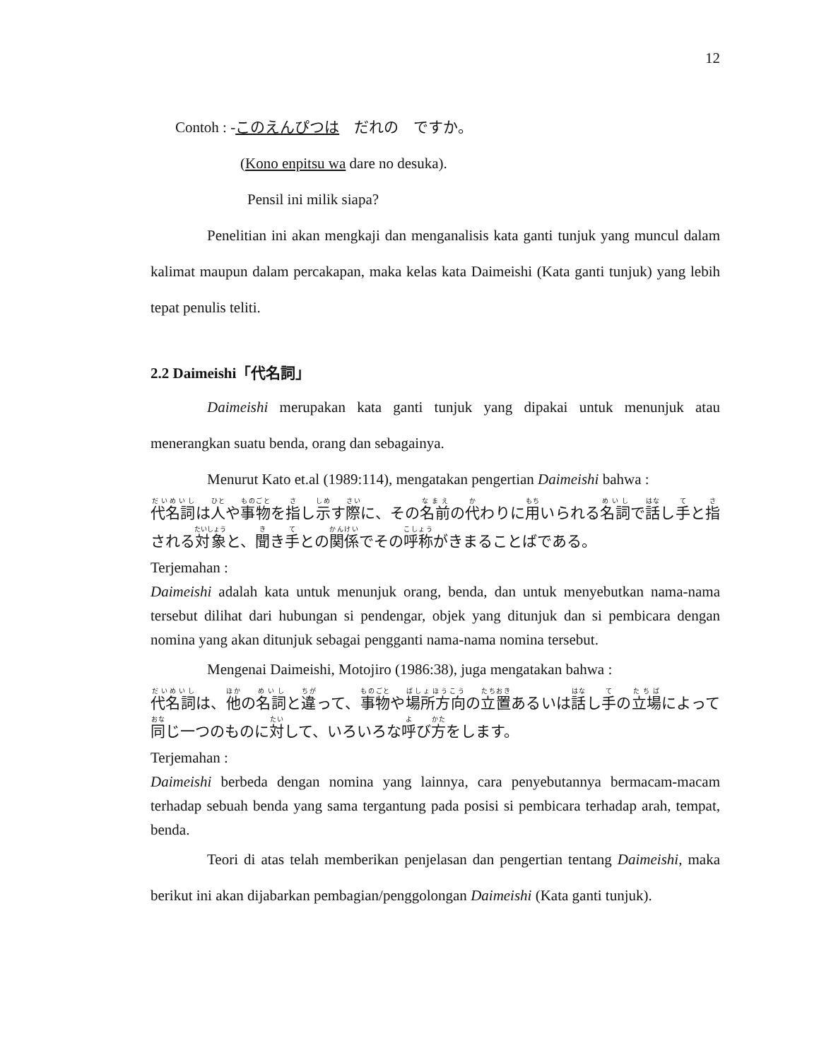12
Contoh : -このえんぴつは　だれの　ですか。
(Kono enpitsu wa dare no desuka).
Pensil ini milik siapa?
Penelitian ini akan mengkaji dan menganalisis kata ganti tunjuk yang muncul dalam kalimat maupun dalam percakapan, maka kelas kata Daimeishi (Kata ganti tunjuk) yang lebih tepat penulis teliti.
2.2 Daimeishi「代名詞」
Daimeishi merupakan kata ganti tunjuk yang dipakai untuk menunjuk atau menerangkan suatu benda, orang dan sebagainya.
Menurut Kato et.al (1989:114), mengatakan pengertian Daimeishi bahwa :
代名詞は人や事物を指し示す際に、その名前の代わりに用いられる名詞で話し手と指される対象と、聞き手との関係でその呼称がきまることばである。
Terjemahan :
Daimeishi adalah kata untuk menunjuk orang, benda, dan untuk menyebutkan nama-nama tersebut dilihat dari hubungan si pendengar, objek yang ditunjuk dan si pembicara dengan nomina yang akan ditunjuk sebagai pengganti nama-nama nomina tersebut.
Mengenai Daimeishi, Motojiro (1986:38), juga mengatakan bahwa :
代名詞は、他の名詞と違って、事物や場所方向の立置あるいは話し手の立場によって同じ一つのものに対して、いろいろな呼び方をします。
Terjemahan :
Daimeishi berbeda dengan nomina yang lainnya, cara penyebutannya bermacam-macam terhadap sebuah benda yang sama tergantung pada posisi si pembicara terhadap arah, tempat, benda.
Teori di atas telah memberikan penjelasan dan pengertian tentang Daimeishi, maka berikut ini akan dijabarkan pembagian/penggolongan Daimeishi (Kata ganti tunjuk).